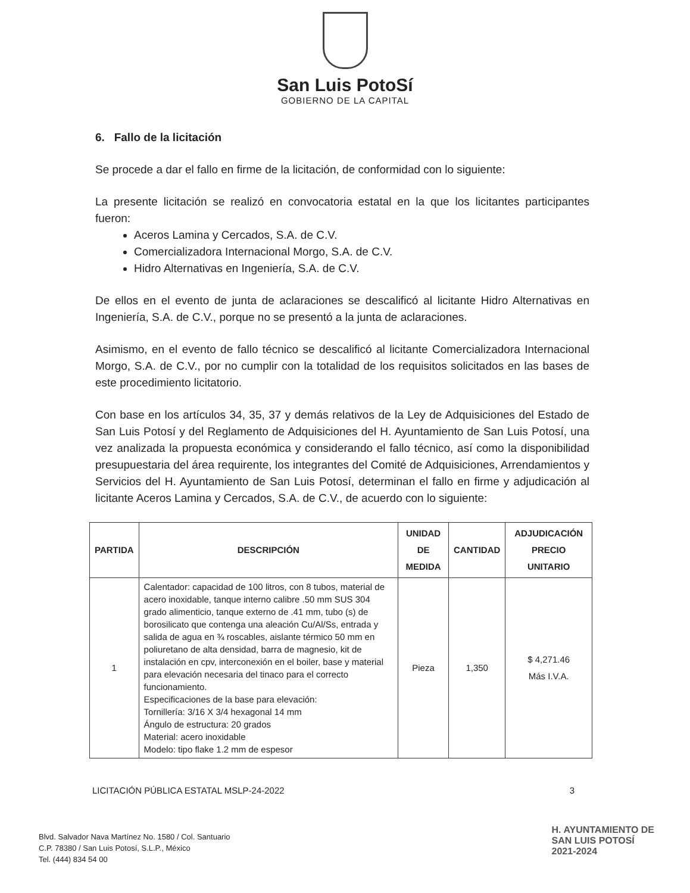San Luis PotoSí
GOBIERNO DE LA CAPITAL
6. Fallo de la licitación
Se procede a dar el fallo en firme de la licitación, de conformidad con lo siguiente:
La presente licitación se realizó en convocatoria estatal en la que los licitantes participantes fueron:
Aceros Lamina y Cercados, S.A. de C.V.
Comercializadora Internacional Morgo, S.A. de C.V.
Hidro Alternativas en Ingeniería, S.A. de C.V.
De ellos en el evento de junta de aclaraciones se descalificó al licitante Hidro Alternativas en Ingeniería, S.A. de C.V., porque no se presentó a la junta de aclaraciones.
Asimismo, en el evento de fallo técnico se descalificó al licitante Comercializadora Internacional Morgo, S.A. de C.V., por no cumplir con la totalidad de los requisitos solicitados en las bases de este procedimiento licitatorio.
Con base en los artículos 34, 35, 37 y demás relativos de la Ley de Adquisiciones del Estado de San Luis Potosí y del Reglamento de Adquisiciones del H. Ayuntamiento de San Luis Potosí, una vez analizada la propuesta económica y considerando el fallo técnico, así como la disponibilidad presupuestaria del área requirente, los integrantes del Comité de Adquisiciones, Arrendamientos y Servicios del H. Ayuntamiento de San Luis Potosí, determinan el fallo en firme y adjudicación al licitante Aceros Lamina y Cercados, S.A. de C.V., de acuerdo con lo siguiente:
| PARTIDA | DESCRIPCIÓN | UNIDAD DE MEDIDA | CANTIDAD | ADJUDICACIÓN PRECIO UNITARIO |
| --- | --- | --- | --- | --- |
| 1 | Calentador: capacidad de 100 litros, con 8 tubos, material de acero inoxidable, tanque interno calibre .50 mm SUS 304 grado alimenticio, tanque externo de .41 mm, tubo (s) de borosilicato que contenga una aleación Cu/Al/Ss, entrada y salida de agua en ¾ roscables, aislante térmico 50 mm en poliuretano de alta densidad, barra de magnesio, kit de instalación en cpv, interconexión en el boiler, base y material para elevación necesaria del tinaco para el correcto funcionamiento. Especificaciones de la base para elevación: Tornillería: 3/16 X 3/4 hexagonal 14 mm Ángulo de estructura: 20 grados Material: acero inoxidable Modelo: tipo flake 1.2 mm de espesor | Pieza | 1,350 | $ 4,271.46 Más I.V.A. |
LICITACIÓN PÚBLICA ESTATAL MSLP-24-2022 3
Blvd. Salvador Nava Martínez No. 1580 / Col. Santuario
C.P. 78380 / San Luis Potosí, S.L.P., México
Tel. (444) 834 54 00
H. AYUNTAMIENTO DE
SAN LUIS POTOSÍ
2021-2024